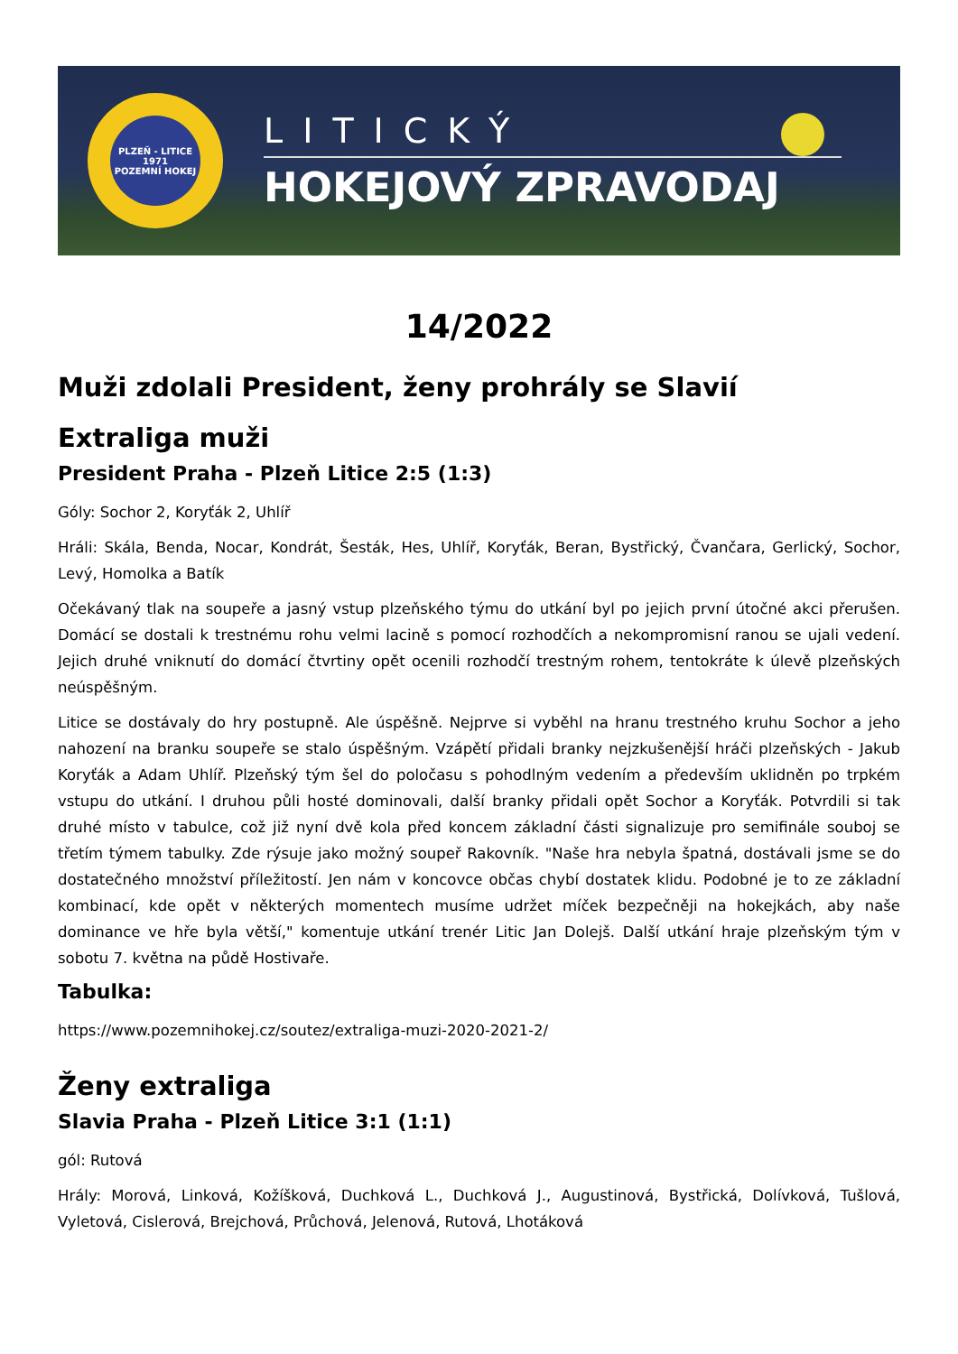PLZEŇ - LITICE
1971
POZEMNÍ HOKEJ
LITICKÝ
HOKEJOVÝ ZPRAVODAJ
14/2022
Muži zdolali President, ženy prohrály se Slavií
Extraliga muži
President Praha - Plzeň Litice 2:5 (1:3)
Góly: Sochor 2, Koryťák 2, Uhlíř
Hráli: Skála, Benda, Nocar, Kondrát, Šesták, Hes, Uhlíř, Koryťák, Beran, Bystřický, Čvančara, Gerlický, Sochor, Levý, Homolka a Batík
Očekávaný tlak na soupeře a jasný vstup plzeňského týmu do utkání byl po jejich první útočné akci přerušen. Domácí se dostali k trestnému rohu velmi lacině s pomocí rozhodčích a nekompromisní ranou se ujali vedení. Jejich druhé vniknutí do domácí čtvrtiny opět ocenili rozhodčí trestným rohem, tentokráte k úlevě plzeňských neúspěšným.
Litice se dostávaly do hry postupně. Ale úspěšně. Nejprve si vyběhl na hranu trestného kruhu Sochor a jeho nahození na branku soupeře se stalo úspěšným. Vzápětí přidali branky nejzkušenější hráči plzeňských - Jakub Koryťák a Adam Uhlíř. Plzeňský tým šel do poločasu s pohodlným vedením a především uklidněn po trpkém vstupu do utkání. I druhou půli hosté dominovali, další branky přidali opět Sochor a Koryťák. Potvrdili si tak druhé místo v tabulce, což již nyní dvě kola před koncem základní části signalizuje pro semifinále souboj se třetím týmem tabulky. Zde rýsuje jako možný soupeř Rakovník. "Naše hra nebyla špatná, dostávali jsme se do dostatečného množství příležitostí. Jen nám v koncovce občas chybí dostatek klidu. Podobné je to ze základní kombinací, kde opět v některých momentech musíme udržet míček bezpečněji na hokejkách, aby naše dominance ve hře byla větší," komentuje utkání trenér Litic Jan Dolejš. Další utkání hraje plzeňským tým v sobotu 7. května na půdě Hostivaře.
Tabulka:
https://www.pozemnihokej.cz/soutez/extraliga-muzi-2020-2021-2/
Ženy extraliga
Slavia Praha - Plzeň Litice 3:1 (1:1)
gól: Rutová
Hrály: Morová, Linková, Kožíšková, Duchková L., Duchková J., Augustinová, Bystřická, Dolívková, Tušlová, Vyletová, Cislerová, Brejchová, Průchová, Jelenová, Rutová, Lhotáková